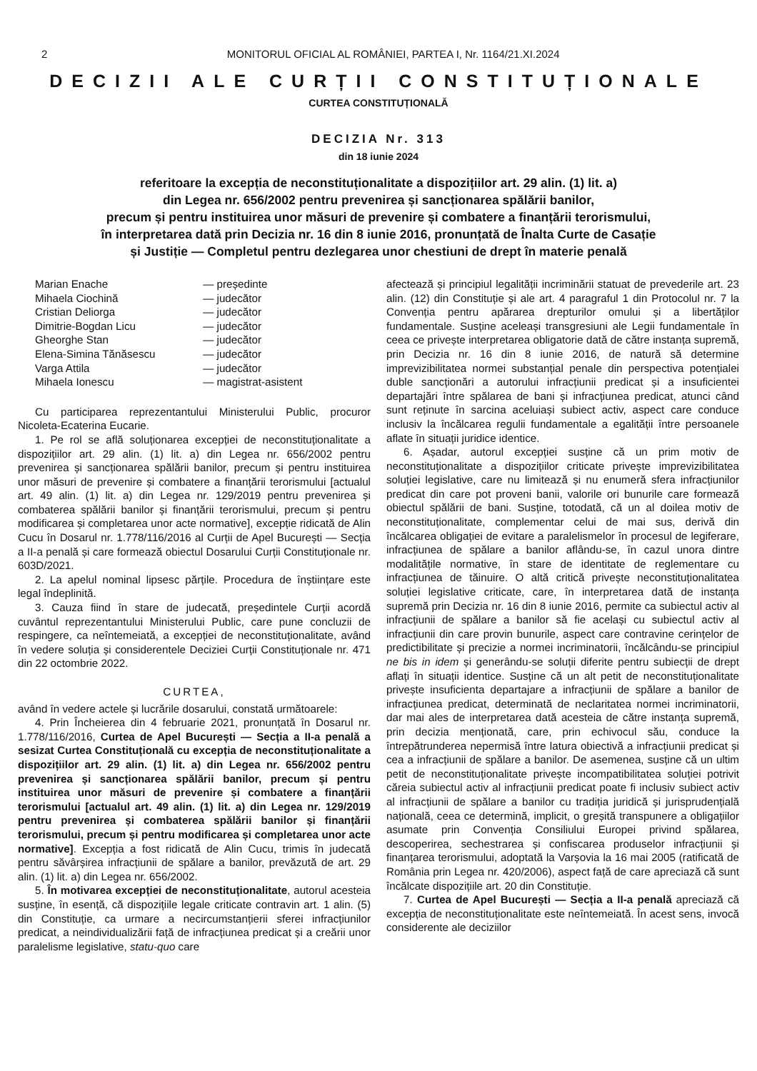2 MONITORUL OFICIAL AL ROMÂNIEI, PARTEA I, Nr. 1164/21.XI.2024
DECIZII ALE CURȚII CONSTITUȚIONALE
CURTEA CONSTITUȚIONALĂ
DECIZIA Nr. 313
din 18 iunie 2024
referitoare la excepția de neconstituționalitate a dispozițiilor art. 29 alin. (1) lit. a)
din Legea nr. 656/2002 pentru prevenirea și sancționarea spălării banilor,
precum și pentru instituirea unor măsuri de prevenire și combatere a finanțării terorismului,
în interpretarea dată prin Decizia nr. 16 din 8 iunie 2016, pronunțată de Înalta Curte de Casație
și Justiție — Completul pentru dezlegarea unor chestiuni de drept în materie penală
| Marian Enache | — președinte |
| Mihaela Ciochină | — judecător |
| Cristian Deliorga | — judecător |
| Dimitrie-Bogdan Licu | — judecător |
| Gheorghe Stan | — judecător |
| Elena-Simina Tănăsescu | — judecător |
| Varga Attila | — judecător |
| Mihaela Ionescu | — magistrat-asistent |
Cu participarea reprezentantului Ministerului Public, procuror Nicoleta-Ecaterina Eucarie.
1. Pe rol se află soluționarea excepției de neconstituționalitate a dispozițiilor art. 29 alin. (1) lit. a) din Legea nr. 656/2002 pentru prevenirea și sancționarea spălării banilor, precum și pentru instituirea unor măsuri de prevenire și combatere a finanțării terorismului [actualul art. 49 alin. (1) lit. a) din Legea nr. 129/2019 pentru prevenirea și combaterea spălării banilor și finanțării terorismului, precum și pentru modificarea și completarea unor acte normative], excepție ridicată de Alin Cucu în Dosarul nr. 1.778/116/2016 al Curții de Apel București — Secția a II-a penală și care formează obiectul Dosarului Curții Constituționale nr. 603D/2021.
2. La apelul nominal lipsesc părțile. Procedura de înștiințare este legal îndeplinită.
3. Cauza fiind în stare de judecată, președintele Curții acordă cuvântul reprezentantului Ministerului Public, care pune concluzii de respingere, ca neîntemeiată, a excepției de neconstituționalitate, având în vedere soluția și considerentele Deciziei Curții Constituționale nr. 471 din 22 octombrie 2022.
CURTEA,
având în vedere actele și lucrările dosarului, constată următoarele:
4. Prin Încheierea din 4 februarie 2021, pronunțată în Dosarul nr. 1.778/116/2016, Curtea de Apel București — Secția a II-a penală a sesizat Curtea Constituțională cu excepția de neconstituționalitate a dispozițiilor art. 29 alin. (1) lit. a) din Legea nr. 656/2002 pentru prevenirea și sancționarea spălării banilor, precum și pentru instituirea unor măsuri de prevenire și combatere a finanțării terorismului [actualul art. 49 alin. (1) lit. a) din Legea nr. 129/2019 pentru prevenirea și combaterea spălării banilor și finanțării terorismului, precum și pentru modificarea și completarea unor acte normative]. Excepția a fost ridicată de Alin Cucu, trimis în judecată pentru săvârșirea infracțiunii de spălare a banilor, prevăzută de art. 29 alin. (1) lit. a) din Legea nr. 656/2002.
5. În motivarea excepției de neconstituționalitate, autorul acesteia susține, în esență, că dispozițiile legale criticate contravin art. 1 alin. (5) din Constituție, ca urmare a necircumstanțierii sferei infracțiunilor predicat, a neindividualizării față de infracțiunea predicat și a creării unor paralelisme legislative, statu-quo care
afectează și principiul legalității incriminării statuat de prevederile art. 23 alin. (12) din Constituție și ale art. 4 paragraful 1 din Protocolul nr. 7 la Convenția pentru apărarea drepturilor omului și a libertăților fundamentale. Susține aceleași transgresiuni ale Legii fundamentale în ceea ce privește interpretarea obligatorie dată de către instanța supremă, prin Decizia nr. 16 din 8 iunie 2016, de natură să determine imprevizibilitatea normei substanțial penale din perspectiva potențialei duble sancționări a autorului infracțiunii predicat și a insuficientei departajări între spălarea de bani și infracțiunea predicat, atunci când sunt reținute în sarcina aceluiași subiect activ, aspect care conduce inclusiv la încălcarea regulii fundamentale a egalității între persoanele aflate în situații juridice identice.
6. Așadar, autorul excepției susține că un prim motiv de neconstituționalitate a dispozițiilor criticate privește imprevizibilitatea soluției legislative, care nu limitează și nu enumeră sfera infracțiunilor predicat din care pot proveni banii, valorile ori bunurile care formează obiectul spălării de bani. Susține, totodată, că un al doilea motiv de neconstituționalitate, complementar celui de mai sus, derivă din încălcarea obligației de evitare a paralelismelor în procesul de legiferare, infracțiunea de spălare a banilor aflându-se, în cazul unora dintre modalitățile normative, în stare de identitate de reglementare cu infracțiunea de tăinuire. O altă critică privește neconstituționalitatea soluției legislative criticate, care, în interpretarea dată de instanța supremă prin Decizia nr. 16 din 8 iunie 2016, permite ca subiectul activ al infracțiunii de spălare a banilor să fie același cu subiectul activ al infracțiunii din care provin bunurile, aspect care contravine cerințelor de predictibilitate și precizie a normei incriminatorii, încălcându-se principiul ne bis in idem și generându-se soluții diferite pentru subiecții de drept aflați în situații identice. Susține că un alt petit de neconstituționalitate privește insuficienta departajare a infracțiunii de spălare a banilor de infracțiunea predicat, determinată de neclaritatea normei incriminatorii, dar mai ales de interpretarea dată acesteia de către instanța supremă, prin decizia menționată, care, prin echivocul său, conduce la întrepătrunderea nepermisă între latura obiectivă a infracțiunii predicat și cea a infracțiunii de spălare a banilor. De asemenea, susține că un ultim petit de neconstituționalitate privește incompatibilitatea soluției potrivit căreia subiectul activ al infracțiunii predicat poate fi inclusiv subiect activ al infracțiunii de spălare a banilor cu tradiția juridică și jurisprudențială națională, ceea ce determină, implicit, o greșită transpunere a obligațiilor asumate prin Convenția Consiliului Europei privind spălarea, descoperirea, sechestrarea și confiscarea produselor infracțiunii și finanțarea terorismului, adoptată la Varșovia la 16 mai 2005 (ratificată de România prin Legea nr. 420/2006), aspect față de care apreciază că sunt încălcate dispozițiile art. 20 din Constituție.
7. Curtea de Apel București — Secția a II-a penală apreciază că excepția de neconstituționalitate este neîntemeiată. În acest sens, invocă considerente ale deciziilor